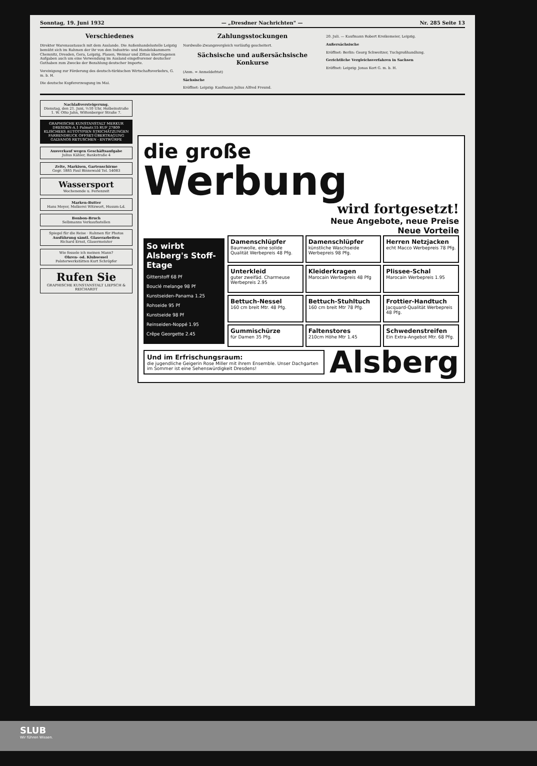Sonntag, 19. Juni 1932 — „Dresdner Nachrichten" — Nr. 285 Seite 13
Verschiedenes
Direkter Warenaustausch mit dem Auslande. Die Außenhandelsstelle Leipzig bemüht sich im Rahmen der ihr von den Industrie- und Handelskammern Chemnitz, Dresden, Gera, Leipzig, Plauen, Weimar und Zittau übertragenen Aufgaben auch um eine Verwendung im Ausland eingefrorener deutscher Guthaben zum Zwecke der Bezahlung deutscher Importe.
Vereinigung zur Förderung des deutsch-türkischen Wirtschaftsverkehrs, G. m. b. H.
Die deutsche Kupfererzeugung im Mai.
Zahlungsstockungen
Nordwolle-Zwangsvergleich vorläufig gescheitert.
Sächsische und außersächsische Konkurse
(Anm. = Anmeldefrist)
Sächsische
Eröffnet: Leipzig: Kaufmann Julius Alfred Freund.
20. Juli. — Kaufmann Robert Kreikemeier, Leipzig.
Außersächsische
Eröffnet: Berlin: Georg Schweitzer, Tuchgroßhandlung.
Gerichtliche Vergleichsverfahren in Sachsen
Eröffnet: Leipzig: Jonas Kort G. m. b. H.
Nachlaßversteigerung.
Dienstag, den 21. Juni, ½10 Uhr, Holbeinstraße 1. W. Otto Jahn, Wittenberger Straße 7.
GRAPHISCHE KUNSTANSTALT MERKUR DRESDEN-A.1 Palmstr.15 RUF 27809
KLISCHEES AUTOTYPIEN STRICHÄTZUNGEN FARBENDRUCK OFFSET-ÜBERTRAGUNG GALVANOS RETUSCHEN · ENTWÜRFE
Ausverkauf wegen Geschäftsaufgabe
Julius Kähler, Bankstraße 4
Zelte, Markisen, Gartenschirme
Gegr. 1885 Paul Binnewald Tel. 54083
Wassersport
Wochenende u. Ferienzeit
Marken-Butter
Hans Meyer, Molkerei Witzwort, Husum-Ld.
Bonbon-Bruch
Selbmanns Verkaufsstellen
Spiegel für die Reise · Rahmen für Photos
Ausführung sämtl. Glaserarbeiten
Richard Ernst, Glasermeister
Wie fessele ich meinen Mann?
Ohren- od. Klubsessel
Polsterwerkstätten Kurt Schröpfer
Rufen Sie
GRAPHISCHE KUNSTANSTALT LIEPSCH & REICHARDT
die große
Werbung
wird fortgesetzt!
Neue Angebote, neue Preise
Neue Vorteile
So wirbt Alsberg's Stoff-Etage
Gitterstoff 68 Pf
Bouclé melange 98 Pf
Kunstseiden-Panama 1.25
Rohseide 95 Pf
Kunstseide 98 Pf
Reinseiden-Noppé 1.95
Crêpe Georgette 2.45
Damenschlüpfer
Baumwolle, eine solide Qualität Werbepreis 48 Pfg.
Damenschlüpfer
künstliche Waschseide Werbepreis 98 Pfg.
Herren Netzjacken
echt Macco Werbepreis 78 Pfg.
Unterkleid
guter zweifäd. Charmeuse Werbepreis 2.95
Kleiderkragen
Marocain Werbepreis 48 Pfg
Plissee-Schal
Marocain Werbepreis 1.95
Bettuch-Nessel
160 cm breit Mtr. 48 Pfg.
Bettuch-Stuhltuch
160 cm breit Mtr 78 Pfg.
Frottier-Handtuch
Jacquard-Qualität Werbepreis 48 Pfg.
Gummischürze
für Damen 35 Pfg.
Faltenstores
210cm Höhe Mtr 1.45
Schwedenstreifen
Ein Extra-Angebot Mtr. 68 Pfg.
Und im Erfrischungsraum:
die jugendliche Geigerin Rose Miller mit ihrem Ensemble. Unser Dachgarten im Sommer ist eine Sehenswürdigkeit Dresdens!
Alsberg
SLUB
Wir führen Wissen.